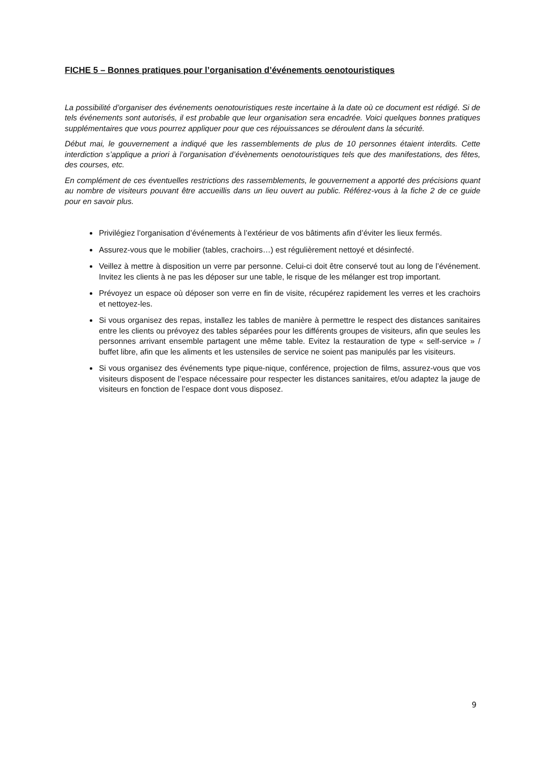FICHE 5 – Bonnes pratiques pour l’organisation d’événements oenotouristiques
La possibilité d’organiser des événements oenotouristiques reste incertaine à la date où ce document est rédigé. Si de tels événements sont autorisés, il est probable que leur organisation sera encadrée. Voici quelques bonnes pratiques supplémentaires que vous pourrez appliquer pour que ces réjouissances se déroulent dans la sécurité.
Début mai, le gouvernement a indiqué que les rassemblements de plus de 10 personnes étaient interdits. Cette interdiction s’applique a priori à l’organisation d’évènements oenotouristiques tels que des manifestations, des fêtes, des courses, etc.
En complément de ces éventuelles restrictions des rassemblements, le gouvernement a apporté des précisions quant au nombre de visiteurs pouvant être accueillis dans un lieu ouvert au public. Référez-vous à la fiche 2 de ce guide pour en savoir plus.
Privilégiez l’organisation d’événements à l’extérieur de vos bâtiments afin d’éviter les lieux fermés.
Assurez-vous que le mobilier (tables, crachoirs…) est régulièrement nettoyé et désinfecté.
Veillez à mettre à disposition un verre par personne. Celui-ci doit être conservé tout au long de l’événement. Invitez les clients à ne pas les déposer sur une table, le risque de les mélanger est trop important.
Prévoyez un espace où déposer son verre en fin de visite, récupérez rapidement les verres et les crachoirs et nettoyez-les.
Si vous organisez des repas, installez les tables de manière à permettre le respect des distances sanitaires entre les clients ou prévoyez des tables séparées pour les différents groupes de visiteurs, afin que seules les personnes arrivant ensemble partagent une même table. Evitez la restauration de type « self-service » / buffet libre, afin que les aliments et les ustensiles de service ne soient pas manipulés par les visiteurs.
Si vous organisez des événements type pique-nique, conférence, projection de films, assurez-vous que vos visiteurs disposent de l’espace nécessaire pour respecter les distances sanitaires, et/ou adaptez la jauge de visiteurs en fonction de l’espace dont vous disposez.
9